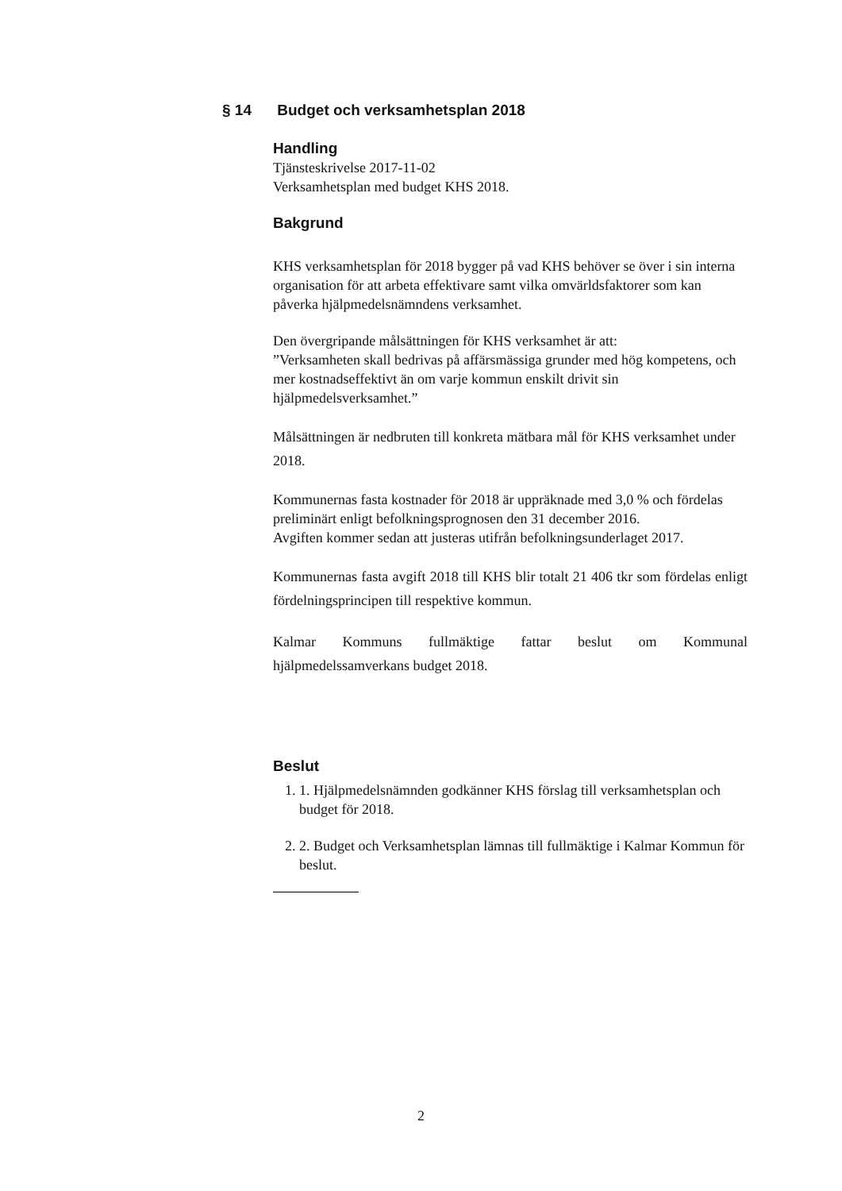§ 14 Budget och verksamhetsplan 2018
Handling
Tjänsteskrivelse 2017-11-02
Verksamhetsplan med budget KHS 2018.
Bakgrund
KHS verksamhetsplan för 2018 bygger på vad KHS behöver se över i sin interna organisation för att arbeta effektivare samt vilka omvärldsfaktorer som kan påverka hjälpmedelsnämndens verksamhet.
Den övergripande målsättningen för KHS verksamhet är att:
”Verksamheten skall bedrivas på affärsmässiga grunder med hög kompetens, och mer kostnadseffektivt än om varje kommun enskilt drivit sin hjälpmedelsverksamhet.”
Målsättningen är nedbruten till konkreta mätbara mål för KHS verksamhet under 2018.
Kommunernas fasta kostnader för 2018 är uppräknade med 3,0 % och fördelas preliminärt enligt befolkningsprognosen den 31 december 2016.
Avgiften kommer sedan att justeras utifrån befolkningsunderlaget 2017.
Kommunernas fasta avgift 2018 till KHS blir totalt 21 406 tkr som fördelas enligt fördelningsprincipen till respektive kommun.
Kalmar Kommuns fullmäktige fattar beslut om Kommunal hjälpmedelssamverkans budget 2018.
Beslut
1. 1. Hjälpmedelsnämnden godkänner KHS förslag till verksamhetsplan och budget för 2018.
2. 2. Budget och Verksamhetsplan lämnas till fullmäktige i Kalmar Kommun för beslut.
2